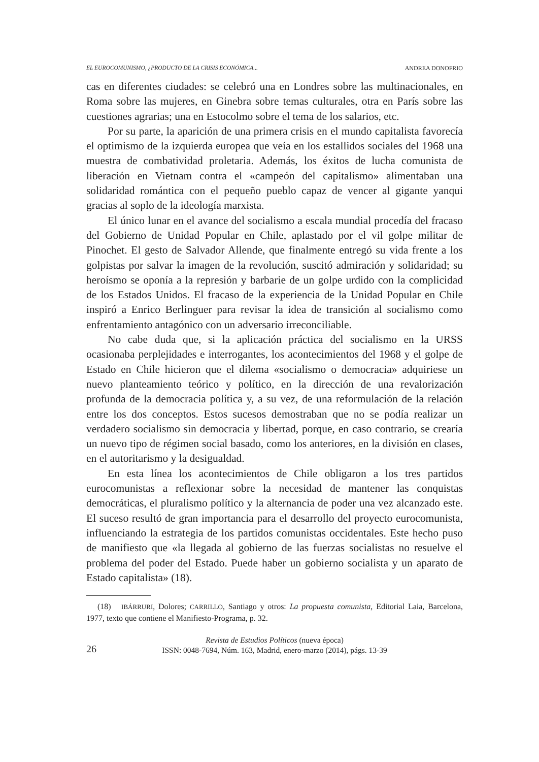EL EUROCOMUNISMO, ¿PRODUCTO DE LA CRISIS ECONÓMICA... ANDREA DONOFRIO
cas en diferentes ciudades: se celebró una en Londres sobre las multinacionales, en Roma sobre las mujeres, en Ginebra sobre temas culturales, otra en París sobre las cuestiones agrarias; una en Estocolmo sobre el tema de los salarios, etc.
Por su parte, la aparición de una primera crisis en el mundo capitalista favorecía el optimismo de la izquierda europea que veía en los estallidos sociales del 1968 una muestra de combatividad proletaria. Además, los éxitos de lucha comunista de liberación en Vietnam contra el «campeón del capitalismo» alimentaban una solidaridad romántica con el pequeño pueblo capaz de vencer al gigante yanqui gracias al soplo de la ideología marxista.
El único lunar en el avance del socialismo a escala mundial procedía del fracaso del Gobierno de Unidad Popular en Chile, aplastado por el vil golpe militar de Pinochet. El gesto de Salvador Allende, que finalmente entregó su vida frente a los golpistas por salvar la imagen de la revolución, suscitó admiración y solidaridad; su heroísmo se oponía a la represión y barbarie de un golpe urdido con la complicidad de los Estados Unidos. El fracaso de la experiencia de la Unidad Popular en Chile inspiró a Enrico Berlinguer para revisar la idea de transición al socialismo como enfrentamiento antagónico con un adversario irreconciliable.
No cabe duda que, si la aplicación práctica del socialismo en la URSS ocasionaba perplejidades e interrogantes, los acontecimientos del 1968 y el golpe de Estado en Chile hicieron que el dilema «socialismo o democracia» adquiriese un nuevo planteamiento teórico y político, en la dirección de una revalorización profunda de la democracia política y, a su vez, de una reformulación de la relación entre los dos conceptos. Estos sucesos demostraban que no se podía realizar un verdadero socialismo sin democracia y libertad, porque, en caso contrario, se crearía un nuevo tipo de régimen social basado, como los anteriores, en la división en clases, en el autoritarismo y la desigualdad.
En esta línea los acontecimientos de Chile obligaron a los tres partidos eurocomunistas a reflexionar sobre la necesidad de mantener las conquistas democráticas, el pluralismo político y la alternancia de poder una vez alcanzado este. El suceso resultó de gran importancia para el desarrollo del proyecto eurocomunista, influenciando la estrategia de los partidos comunistas occidentales. Este hecho puso de manifiesto que «la llegada al gobierno de las fuerzas socialistas no resuelve el problema del poder del Estado. Puede haber un gobierno socialista y un aparato de Estado capitalista» (18).
(18) IBÁRRURI, Dolores; CARRILLO, Santiago y otros: La propuesta comunista, Editorial Laia, Barcelona, 1977, texto que contiene el Manifiesto-Programa, p. 32.
26
Revista de Estudios Políticos (nueva época)
ISSN: 0048-7694, Núm. 163, Madrid, enero-marzo (2014), págs. 13-39